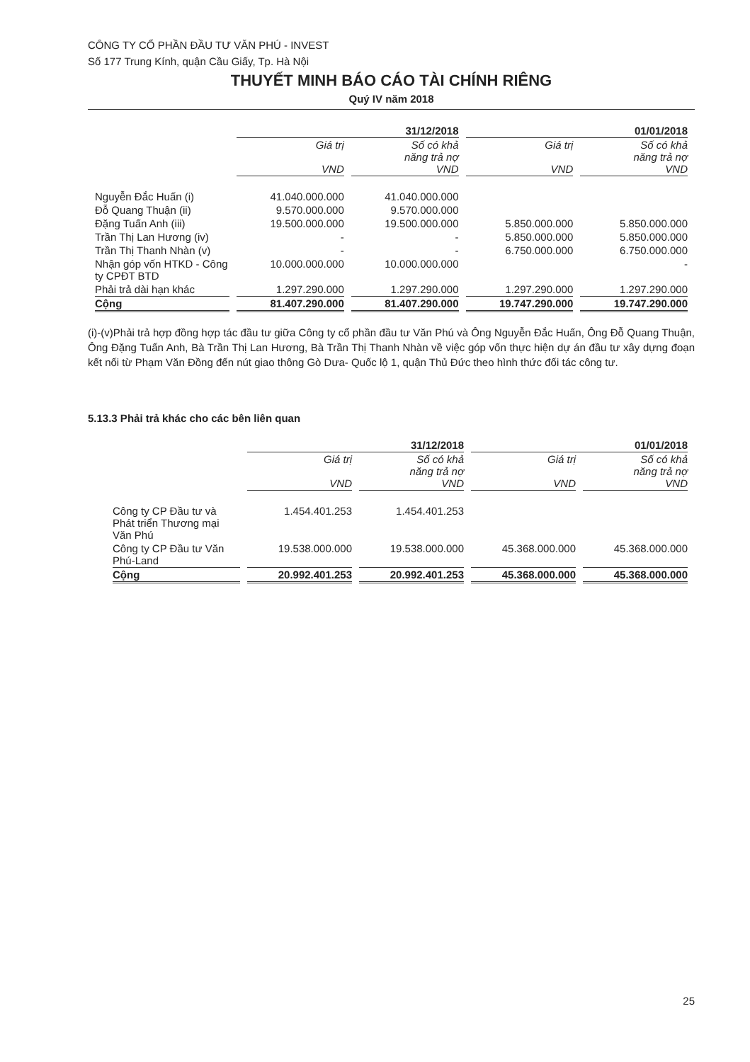CÔNG TY CỔ PHẦN ĐẦU TƯ VĂN PHÚ - INVEST
Số 177 Trung Kính, quận Cầu Giấy, Tp. Hà Nội
THUYẾT MINH BÁO CÁO TÀI CHÍNH RIÊNG
Quý IV năm 2018
| | 31/12/2018 | | 01/01/2018 | |
| --- | --- | --- | --- | --- |
| | Giá trị VND | Số có khả năng trả nợ VND | Giá trị VND | Số có khả năng trả nợ VND |
| Nguyễn Đắc Huấn (i) | 41.040.000.000 | 41.040.000.000 | | |
| Đỗ Quang Thuận (ii) | 9.570.000.000 | 9.570.000.000 | | |
| Đặng Tuấn Anh (iii) | 19.500.000.000 | 19.500.000.000 | 5.850.000.000 | 5.850.000.000 |
| Trần Thị Lan Hương (iv) | - | - | 5.850.000.000 | 5.850.000.000 |
| Trần Thị Thanh Nhàn (v) | - | - | 6.750.000.000 | 6.750.000.000 |
| Nhận góp vốn HTKD - Công ty CPĐT BTD | 10.000.000.000 | 10.000.000.000 | | - |
| Phải trả dài hạn khác | 1.297.290.000 | 1.297.290.000 | 1.297.290.000 | 1.297.290.000 |
| Cộng | 81.407.290.000 | 81.407.290.000 | 19.747.290.000 | 19.747.290.000 |
(i)-(v)Phải trả hợp đồng hợp tác đầu tư giữa Công ty cổ phần đầu tư Văn Phú và Ông Nguyễn Đắc Huấn, Ông Đỗ Quang Thuận, Ông Đặng Tuấn Anh, Bà Trần Thị Lan Hương, Bà Trần Thị Thanh Nhàn về việc góp vốn thực hiện dự án đầu tư xây dựng đoạn kết nối từ Phạm Văn Đồng đến nút giao thông Gò Dưa- Quốc lộ 1, quận Thủ Đức theo hình thức đối tác công tư.
5.13.3 Phải trả khác cho các bên liên quan
| | 31/12/2018 | | 01/01/2018 | |
| --- | --- | --- | --- | --- |
| | Giá trị VND | Số có khả năng trả nợ VND | Giá trị VND | Số có khả năng trả nợ VND |
| Công ty CP Đầu tư và Phát triển Thương mại Văn Phú | 1.454.401.253 | 1.454.401.253 | | |
| Công ty CP Đầu tư Văn Phú-Land | 19.538.000.000 | 19.538.000.000 | 45.368.000.000 | 45.368.000.000 |
| Cộng | 20.992.401.253 | 20.992.401.253 | 45.368.000.000 | 45.368.000.000 |
25